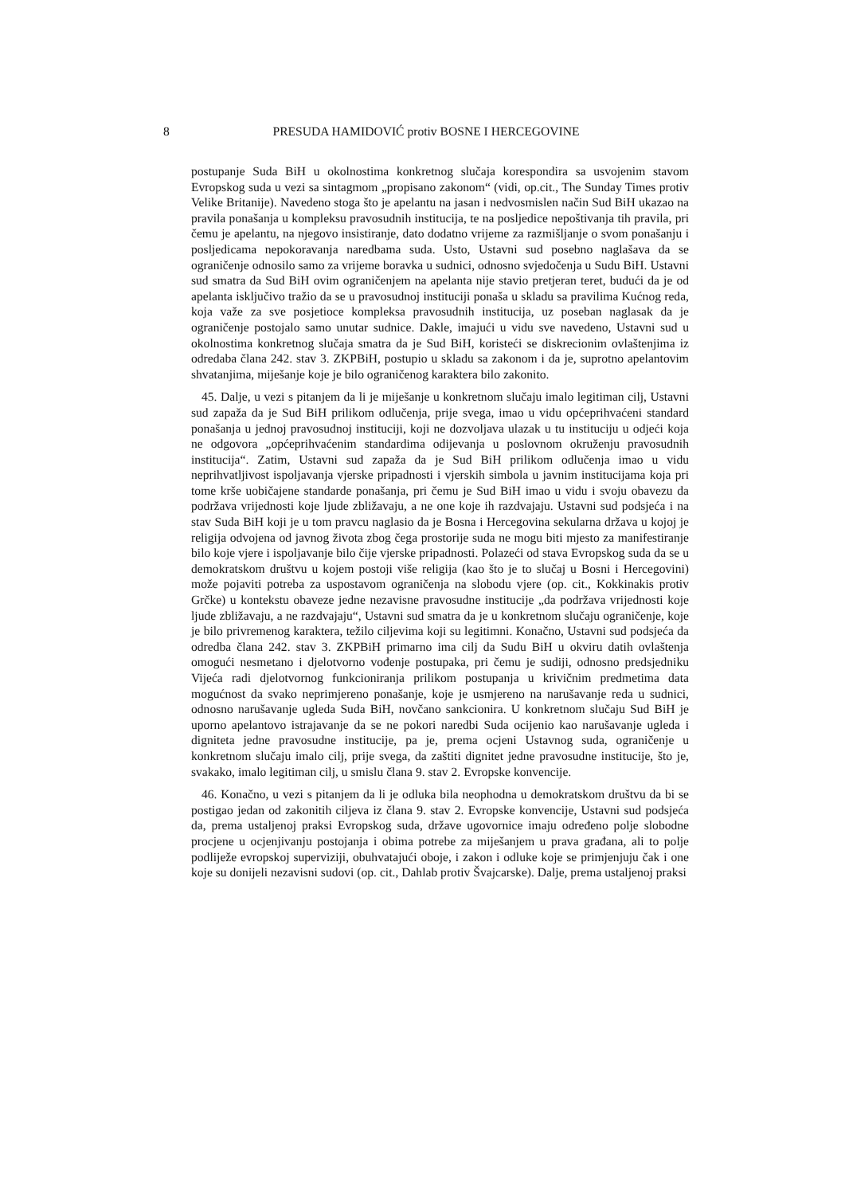8 PRESUDA HAMIDOVIĆ protiv BOSNE I HERCEGOVINE
postupanje Suda BiH u okolnostima konkretnog slučaja korespondira sa usvojenim stavom Evropskog suda u vezi sa sintagmom „propisano zakonom“ (vidi, op.cit., The Sunday Times protiv Velike Britanije). Navedeno stoga što je apelantu na jasan i nedvosmislen način Sud BiH ukazao na pravila ponašanja u kompleksu pravosudnih institucija, te na posljedice nepoštivanja tih pravila, pri čemu je apelantu, na njegovo insistiranje, dato dodatno vrijeme za razmišljanje o svom ponašanju i posljedicama nepokoravanja naredbama suda. Usto, Ustavni sud posebno naglašava da se ograničenje odnosilo samo za vrijeme boravka u sudnici, odnosno svjedočenja u Sudu BiH. Ustavni sud smatra da Sud BiH ovim ograničenjem na apelanta nije stavio pretjeran teret, budući da je od apelanta isključivo tražio da se u pravosudnoj instituciji ponaša u skladu sa pravilima Kućnog reda, koja važe za sve posjetioce kompleksa pravosudnih institucija, uz poseban naglasak da je ograničenje postojalo samo unutar sudnice. Dakle, imajući u vidu sve navedeno, Ustavni sud u okolnostima konkretnog slučaja smatra da je Sud BiH, koristeći se diskrecionim ovlaštenjima iz odredaba člana 242. stav 3. ZKPBiH, postupio u skladu sa zakonom i da je, suprotno apelantovim shvatanjima, miješanje koje je bilo ograničenog karaktera bilo zakonito.
45. Dalje, u vezi s pitanjem da li je miješanje u konkretnom slučaju imalo legitiman cilj, Ustavni sud zapaža da je Sud BiH prilikom odlučenja, prije svega, imao u vidu općeprihvaćeni standard ponašanja u jednoj pravosudnoj instituciji, koji ne dozvoljava ulazak u tu instituciju u odjeći koja ne odgovora „općeprihvaćenim standardima odijevanja u poslovnom okruženju pravosudnih institucija“. Zatim, Ustavni sud zapaža da je Sud BiH prilikom odlučenja imao u vidu neprihvatljivost ispoljavanja vjerske pripadnosti i vjerskih simbola u javnim institucijama koja pri tome krše uobičajene standarde ponašanja, pri čemu je Sud BiH imao u vidu i svoju obavezu da podržava vrijednosti koje ljude zbližavaju, a ne one koje ih razdvajaju. Ustavni sud podsjeća i na stav Suda BiH koji je u tom pravcu naglasio da je Bosna i Hercegovina sekularna država u kojoj je religija odvojena od javnog života zbog čega prostorije suda ne mogu biti mjesto za manifestiranje bilo koje vjere i ispoljavanje bilo čije vjerske pripadnosti. Polazeći od stava Evropskog suda da se u demokratskom društvu u kojem postoji više religija (kao što je to slučaj u Bosni i Hercegovini) može pojaviti potreba za uspostavom ograničenja na slobodu vjere (op. cit., Kokkinakis protiv Grčke) u kontekstu obaveze jedne nezavisne pravosudne institucije „da podržava vrijednosti koje ljude zbližavaju, a ne razdvajaju“, Ustavni sud smatra da je u konkretnom slučaju ograničenje, koje je bilo privremenog karaktera, težilo ciljevima koji su legitimni. Konačno, Ustavni sud podsjeća da odredba člana 242. stav 3. ZKPBiH primarno ima cilj da Sudu BiH u okviru datih ovlaštenja omogući nesmetano i djelotvorno vođenje postupaka, pri čemu je sudiji, odnosno predsjedniku Vijeća radi djelotvornog funkcioniranja prilikom postupanja u krivičnim predmetima data mogućnost da svako neprimjereno ponašanje, koje je usmjereno na narušavanje reda u sudnici, odnosno narušavanje ugleda Suda BiH, novčano sankcionira. U konkretnom slučaju Sud BiH je uporno apelantovo istrajavanje da se ne pokori naredbi Suda ocijenio kao narušavanje ugleda i digniteta jedne pravosudne institucije, pa je, prema ocjeni Ustavnog suda, ograničenje u konkretnom slučaju imalo cilj, prije svega, da zaštiti dignitet jedne pravosudne institucije, što je, svakako, imalo legitiman cilj, u smislu člana 9. stav 2. Evropske konvencije.
46. Konačno, u vezi s pitanjem da li je odluka bila neophodna u demokratskom društvu da bi se postigao jedan od zakonitih ciljeva iz člana 9. stav 2. Evropske konvencije, Ustavni sud podsjeća da, prema ustaljenoj praksi Evropskog suda, države ugovornice imaju određeno polje slobodne procjene u ocjenjivanju postojanja i obima potrebe za miješanjem u prava građana, ali to polje podliježe evropskoj superviziji, obuhvatajući oboje, i zakon i odluke koje se primjenjuju čak i one koje su donijeli nezavisni sudovi (op. cit., Dahlab protiv Švajcarske). Dalje, prema ustaljenoj praksi